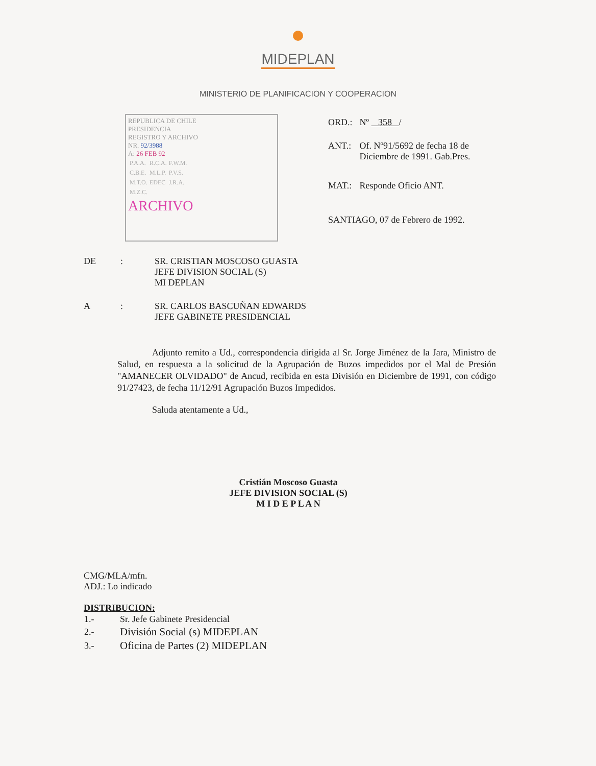MIDEPLAN
MINISTERIO DE PLANIFICACION Y COOPERACION
REPUBLICA DE CHILE
PRESIDENCIA
REGISTRO Y ARCHIVO
NR. 92/3988
A: 26 FEB 92
| P.A.A. | R.C.A. | F.W.M. |
| C.B.E. | M.L.P. | P.V.S. |
| M.T.O. | EDEC | J.R.A. |
| M.Z.C. | | |
ARCHIVO
| ORD.: | Nº 358 / |
| ANT.: | Of. Nº91/5692 de fecha 18 de Diciembre de 1991. Gab.Pres. |
| MAT.: | Responde Oficio ANT. |
| SANTIAGO, 07 de Febrero de 1992. | |
| DE | : | SR. CRISTIAN MOSCOSO GUASTA JEFE DIVISION SOCIAL (S) MI DEPLAN |
| A | : | SR. CARLOS BASCUÑAN EDWARDS JEFE GABINETE PRESIDENCIAL |
Adjunto remito a Ud., correspondencia dirigida al Sr. Jorge Jiménez de la Jara, Ministro de Salud, en respuesta a la solicitud de la Agrupación de Buzos impedidos por el Mal de Presión "AMANECER OLVIDADO" de Ancud, recibida en esta División en Diciembre de 1991, con código 91/27423, de fecha 11/12/91 Agrupación Buzos Impedidos.
Saluda atentamente a Ud.,
Cristián Moscoso Guasta
JEFE DIVISION SOCIAL (S)
M I D E P L A N
CMG/MLA/mfn.
ADJ.: Lo indicado
DISTRIBUCION:
| 1.- | Sr. Jefe Gabinete Presidencial |
| 2.- | División Social (s) MIDEPLAN |
| 3.- | Oficina de Partes (2) MIDEPLAN |